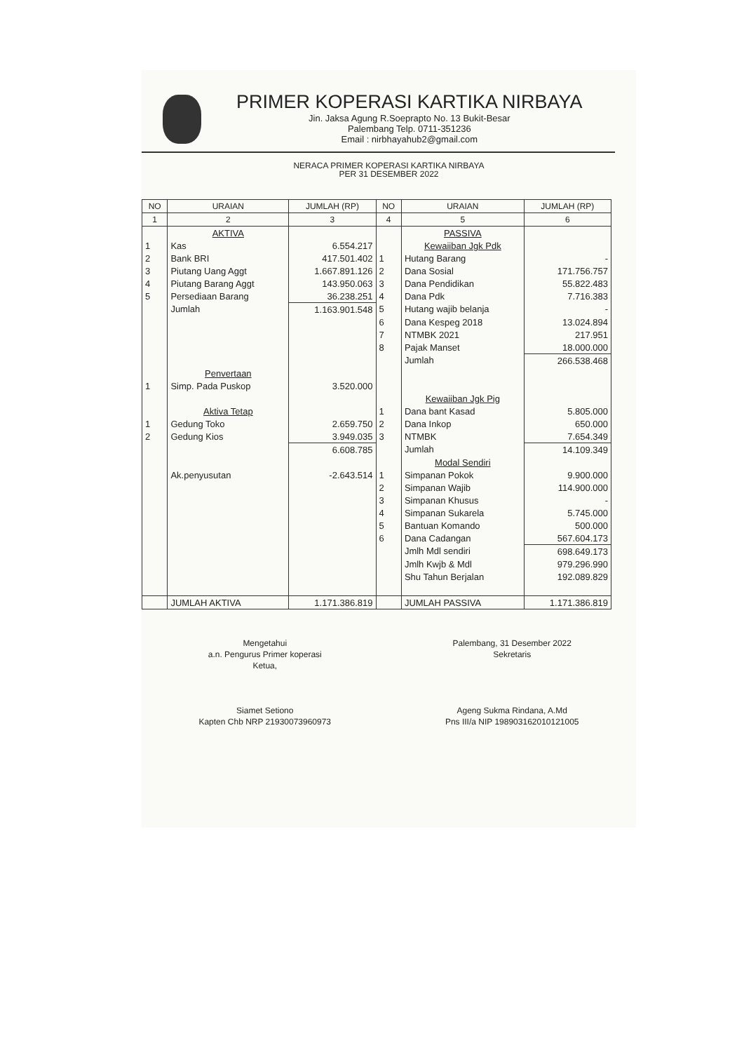PRIMER KOPERASI KARTIKA NIRBAYA
Jin. Jaksa Agung R.Soeprapto No. 13 Bukit-Besar
Palembang Telp. 0711-351236
Email : nirbhayahub2@gmail.com
NERACA PRIMER KOPERASI KARTIKA NIRBAYA
PER 31 DESEMBER 2022
| NO | URAIAN | JUMLAH (RP) | NO | URAIAN | JUMLAH (RP) |
| --- | --- | --- | --- | --- | --- |
| 1 | 2 | 3 | 4 | 5 | 6 |
| | AKTIVA | | | PASSIVA | |
| 1 | Kas | 6.554.217 | | Kewaiiban Jgk Pdk | |
| 2 | Bank BRI | 417.501.402 | 1 | Hutang Barang | - |
| 3 | Piutang Uang Aggt | 1.667.891.126 | 2 | Dana Sosial | 171.756.757 |
| 4 | Piutang Barang Aggt | 143.950.063 | 3 | Dana Pendidikan | 55.822.483 |
| 5 | Persediaan Barang | 36.238.251 | 4 | Dana Pdk | 7.716.383 |
| | Jumlah | 1.163.901.548 | 5 | Hutang wajib belanja | - |
| | | | 6 | Dana Kespeg 2018 | 13.024.894 |
| | | | 7 | NTMBK 2021 | 217.951 |
| | | | 8 | Pajak Manset | 18.000.000 |
| | | | | Jumlah | 266.538.468 |
| | Penvertaan | | | | |
| 1 | Simp. Pada Puskop | 3.520.000 | | | |
| | | | | Kewaiiban Jgk Pig | |
| | Aktiva Tetap | | 1 | Dana bant Kasad | 5.805.000 |
| 1 | Gedung Toko | 2.659.750 | 2 | Dana Inkop | 650.000 |
| 2 | Gedung Kios | 3.949.035 | 3 | NTMBK | 7.654.349 |
| | | 6.608.785 | | Jumlah | 14.109.349 |
| | | | | Modal Sendiri | |
| | Ak.penyusutan | -2.643.514 | 1 | Simpanan Pokok | 9.900.000 |
| | | | 2 | Simpanan Wajib | 114.900.000 |
| | | | 3 | Simpanan Khusus | - |
| | | | 4 | Simpanan Sukarela | 5.745.000 |
| | | | 5 | Bantuan Komando | 500.000 |
| | | | 6 | Dana Cadangan | 567.604.173 |
| | | | | Jmlh Mdl sendiri | 698.649.173 |
| | | | | Jmlh Kwjb & Mdl | 979.296.990 |
| | | | | Shu Tahun Berjalan | 192.089.829 |
| | JUMLAH AKTIVA | 1.171.386.819 | | JUMLAH PASSIVA | 1.171.386.819 |
Mengetahui
a.n. Pengurus Primer koperasi
Ketua,
Siamet Setiono
Kapten Chb NRP 21930073960973
Palembang, 31 Desember 2022
Sekretaris
Ageng Sukma Rindana, A.Md
Pns III/a NIP 198903162010121005